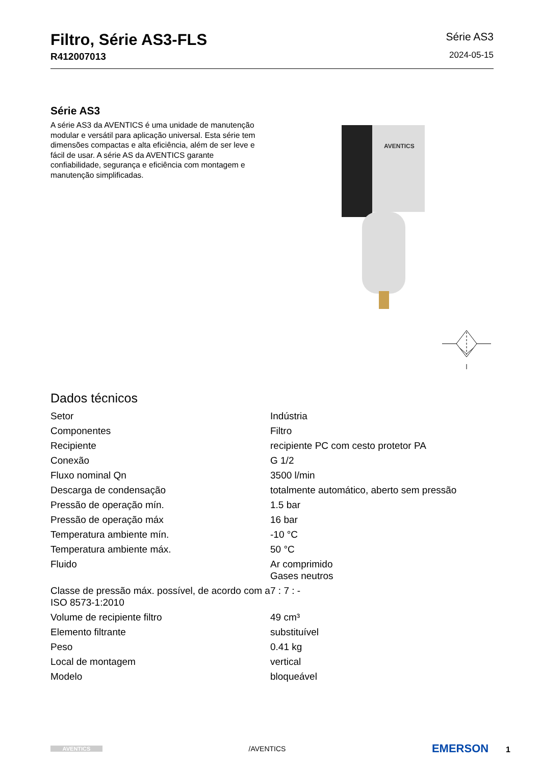Filtro, Série AS3-FLS
R412007013
Série AS3
2024-05-15
Série AS3
A série AS3 da AVENTICS é uma unidade de manutenção modular e versátil para aplicação universal. Esta série tem dimensões compactas e alta eficiência, além de ser leve e fácil de usar. A série AS da AVENTICS garante confiabilidade, segurança e eficiência com montagem e manutenção simplificadas.
AVENTICS
Dados técnicos
| Setor | Indústria |
| Componentes | Filtro |
| Recipiente | recipiente PC com cesto protetor PA |
| Conexão | G 1/2 |
| Fluxo nominal Qn | 3500 l/min |
| Descarga de condensação | totalmente automático, aberto sem pressão |
| Pressão de operação mín. | 1.5 bar |
| Pressão de operação máx | 16 bar |
| Temperatura ambiente mín. | -10 °C |
| Temperatura ambiente máx. | 50 °C |
| Fluido | Ar comprimido Gases neutros |
| Classe de pressão máx. possível, de acordo com a ISO 8573-1:2010 | 7 : 7 : - |
| Volume de recipiente filtro | 49 cm³ |
| Elemento filtrante | substituível |
| Peso | 0.41 kg |
| Local de montagem | vertical |
| Modelo | bloqueável |
AVENTICS
/AVENTICS
EMERSON 1